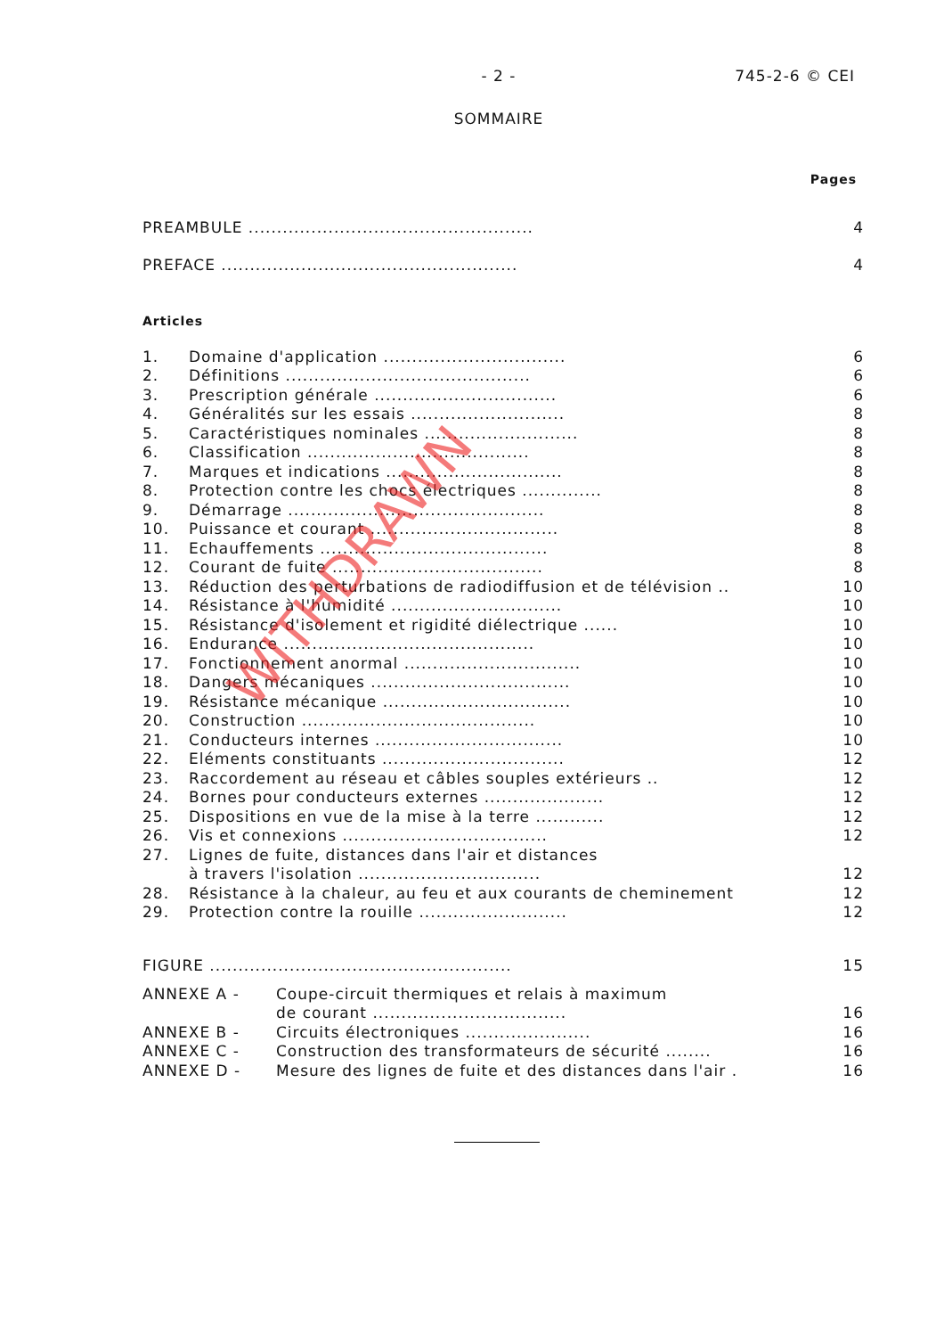- 2 - 745-2-6 © CEI
SOMMAIRE
Pages
| PREAMBULE .................................................. | 4 |
| PREFACE .................................................... | 4 |
Articles
| 1. | Domaine d'application ................................ | 6 |
| 2. | Définitions ........................................... | 6 |
| 3. | Prescription générale ................................ | 6 |
| 4. | Généralités sur les essais ........................... | 8 |
| 5. | Caractéristiques nominales ........................... | 8 |
| 6. | Classification ....................................... | 8 |
| 7. | Marques et indications ............................... | 8 |
| 8. | Protection contre les chocs électriques .............. | 8 |
| 9. | Démarrage ............................................. | 8 |
| 10. | Puissance et courant ................................. | 8 |
| 11. | Echauffements ........................................ | 8 |
| 12. | Courant de fuite ..................................... | 8 |
| 13. | Réduction des perturbations de radiodiffusion et de télévision .. | 10 |
| 14. | Résistance à l'humidité .............................. | 10 |
| 15. | Résistance d'isolement et rigidité diélectrique ...... | 10 |
| 16. | Endurance ............................................ | 10 |
| 17. | Fonctionnement anormal ............................... | 10 |
| 18. | Dangers mécaniques ................................... | 10 |
| 19. | Résistance mécanique ................................. | 10 |
| 20. | Construction ......................................... | 10 |
| 21. | Conducteurs internes ................................. | 10 |
| 22. | Eléments constituants ................................ | 12 |
| 23. | Raccordement au réseau et câbles souples extérieurs .. | 12 |
| 24. | Bornes pour conducteurs externes ..................... | 12 |
| 25. | Dispositions en vue de la mise à la terre ............ | 12 |
| 26. | Vis et connexions .................................... | 12 |
| 27. | Lignes de fuite, distances dans l'air et distances | |
| | à travers l'isolation ................................ | 12 |
| 28. | Résistance à la chaleur, au feu et aux courants de cheminement | 12 |
| 29. | Protection contre la rouille .......................... | 12 |
| FIGURE ..................................................... | 15 |
| ANNEXE A - | Coupe-circuit thermiques et relais à maximum | |
| | de courant .................................. | 16 |
| ANNEXE B - | Circuits électroniques ...................... | 16 |
| ANNEXE C - | Construction des transformateurs de sécurité ........ | 16 |
| ANNEXE D - | Mesure des lignes de fuite et des distances dans l'air . | 16 |
WITHDRAWN